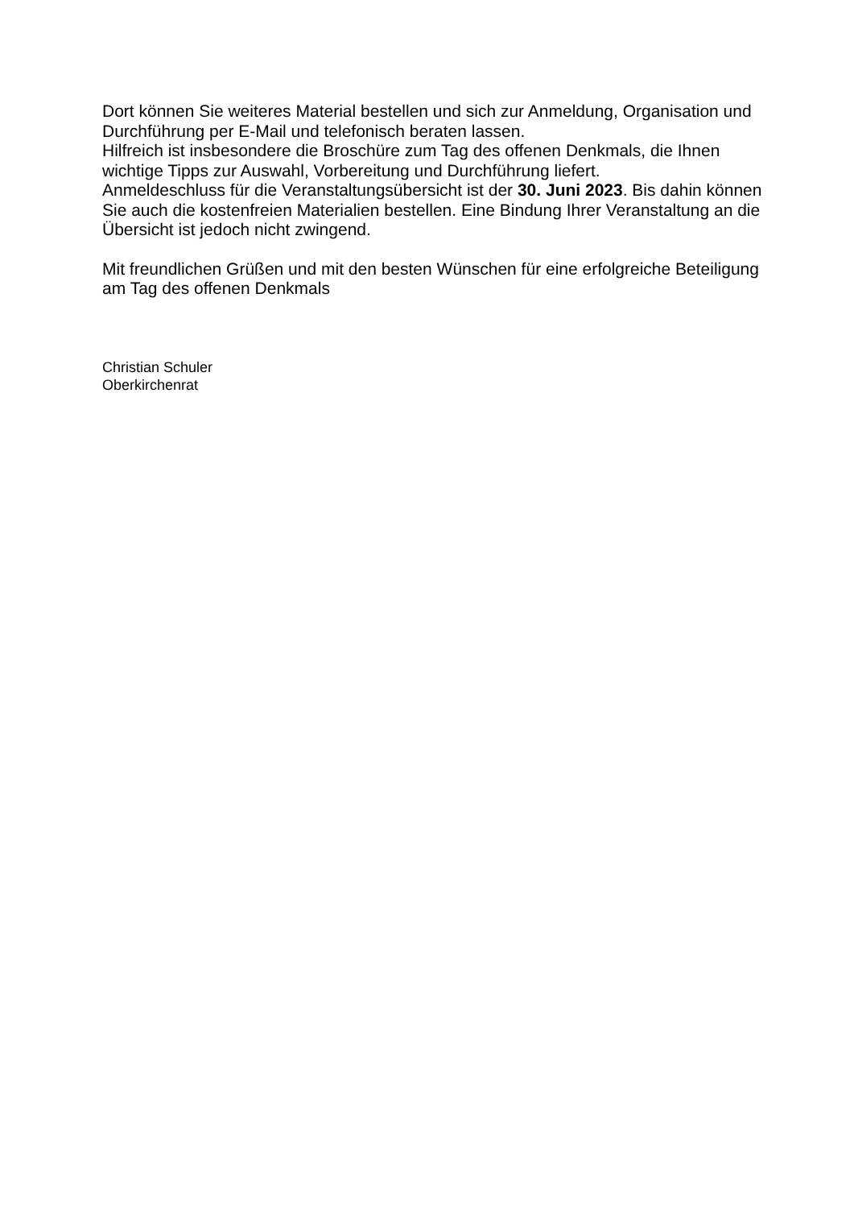Dort können Sie weiteres Material bestellen und sich zur Anmeldung, Organisation und Durchführung per E-Mail und telefonisch beraten lassen.
Hilfreich ist insbesondere die Broschüre zum Tag des offenen Denkmals, die Ihnen wichtige Tipps zur Auswahl, Vorbereitung und Durchführung liefert.
Anmeldeschluss für die Veranstaltungsübersicht ist der 30. Juni 2023. Bis dahin können Sie auch die kostenfreien Materialien bestellen. Eine Bindung Ihrer Veranstaltung an die Übersicht ist jedoch nicht zwingend.
Mit freundlichen Grüßen und mit den besten Wünschen für eine erfolgreiche Beteiligung am Tag des offenen Denkmals
Christian Schuler
Oberkirchenrat